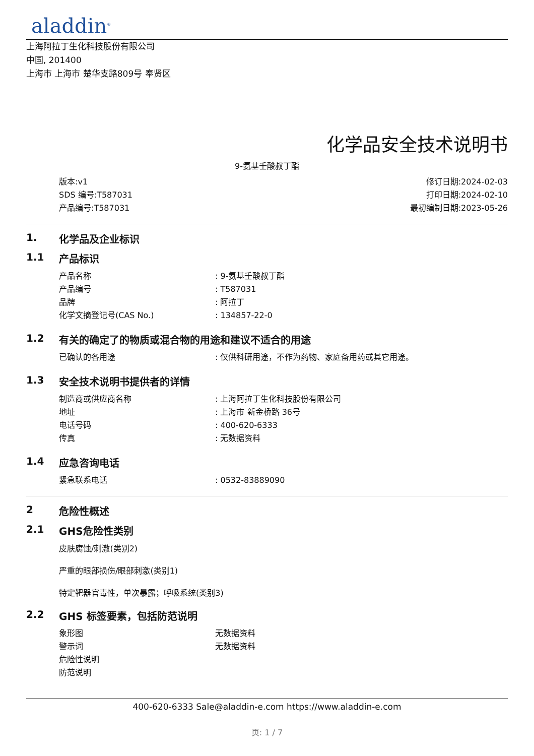aladdin<sup>®</sup>
上海阿拉丁生化科技股份有限公司
中国, 201400
上海市 上海市 楚华支路809号 奉贤区
化学品安全技术说明书
9-氨基壬酸叔丁酯
版本:v1
SDS 编号:T587031
产品编号:T587031
修订日期:2024-02-03
打印日期:2024-02-10
最初编制日期:2023-05-26
1. 化学品及企业标识
1.1 产品标识
| 产品名称 | : 9-氨基壬酸叔丁酯 |
| 产品编号 | : T587031 |
| 品牌 | : 阿拉丁 |
| 化学文摘登记号(CAS No.) | : 134857-22-0 |
1.2 有关的确定了的物质或混合物的用途和建议不适合的用途
| 已确认的各用途 | : 仅供科研用途，不作为药物、家庭备用药或其它用途。 |
1.3 安全技术说明书提供者的详情
| 制造商或供应商名称 | : 上海阿拉丁生化科技股份有限公司 |
| 地址 | : 上海市 新金桥路 36号 |
| 电话号码 | : 400-620-6333 |
| 传真 | : 无数据资料 |
1.4 应急咨询电话
| 紧急联系电话 | : 0532-83889090 |
2 危险性概述
2.1 GHS危险性类别
皮肤腐蚀/刺激(类别2)
严重的眼部损伤/眼部刺激(类别1)
特定靶器官毒性，单次暴露；呼吸系统(类别3)
2.2 GHS 标签要素，包括防范说明
| 象形图 | 无数据资料 |
| 警示词 | 无数据资料 |
| 危险性说明 | |
| 防范说明 | |
400-620-6333 Sale@aladdin-e.com https://www.aladdin-e.com
页: 1 / 7